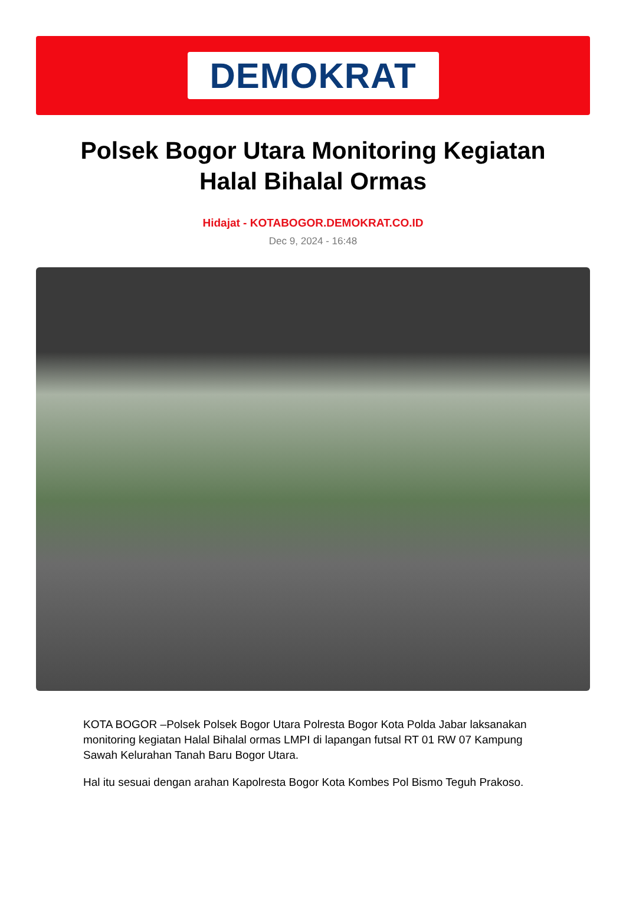DEMOKRAT
Polsek Bogor Utara Monitoring Kegiatan Halal Bihalal Ormas
Hidajat - KOTABOGOR.DEMOKRAT.CO.ID
Dec 9, 2024 - 16:48
KOTA BOGOR –Polsek Polsek Bogor Utara Polresta Bogor Kota Polda Jabar laksanakan monitoring kegiatan Halal Bihalal ormas LMPI di lapangan futsal RT 01 RW 07 Kampung Sawah Kelurahan Tanah Baru Bogor Utara.
Hal itu sesuai dengan arahan Kapolresta Bogor Kota Kombes Pol Bismo Teguh Prakoso.